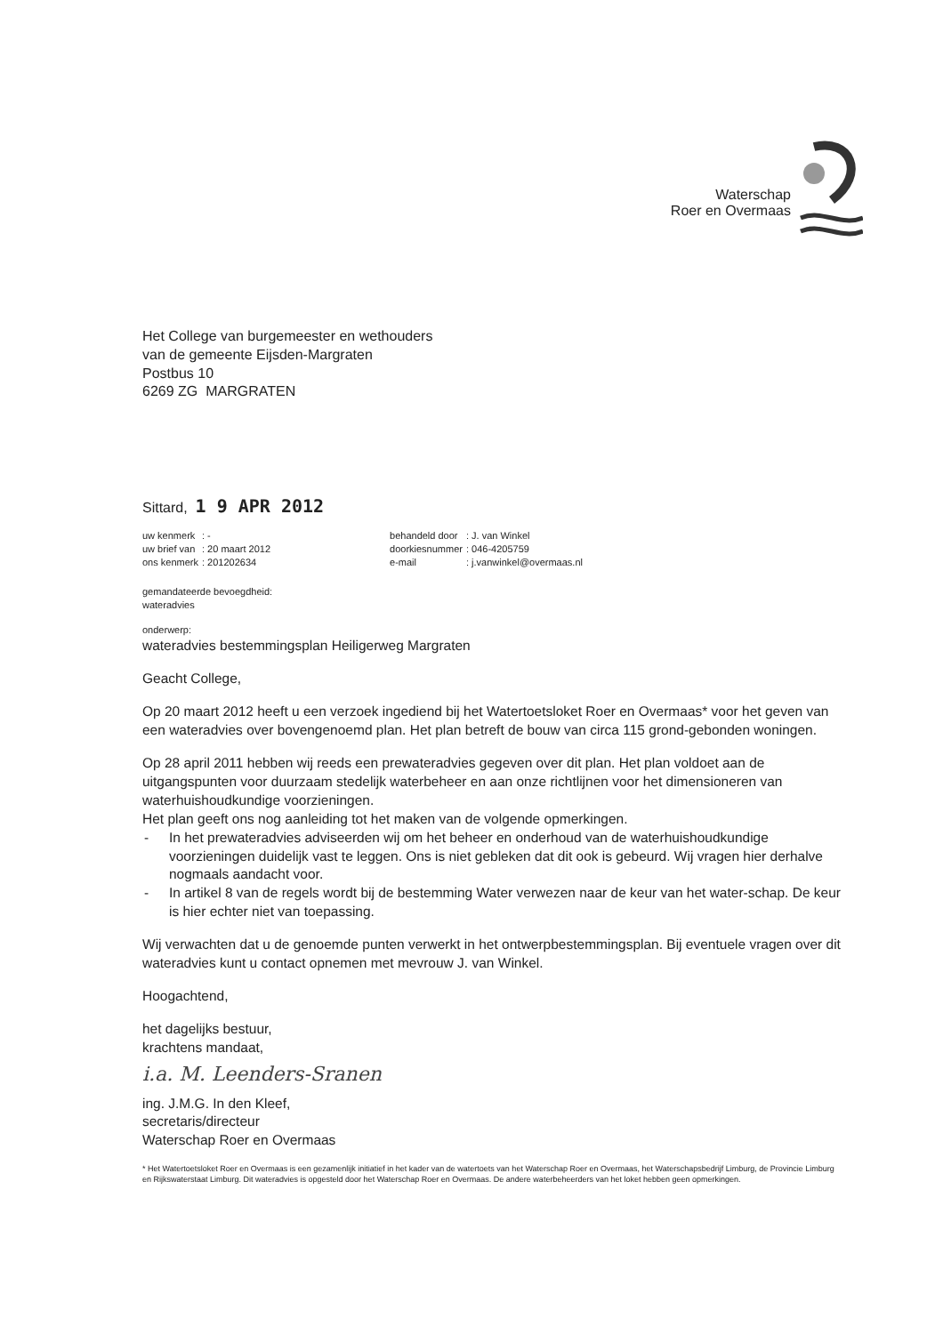Waterschap
Roer en Overmaas
Het College van burgemeester en wethouders
van de gemeente Eijsden-Margraten
Postbus 10
6269 ZG MARGRATEN
Sittard, 1 9 APR 2012
| uw kenmerk | : - |
| uw brief van | : 20 maart 2012 |
| ons kenmerk | : 201202634 |
| behandeld door | : J. van Winkel |
| doorkiesnummer | : 046-4205759 |
| e-mail | : j.vanwinkel@overmaas.nl |
gemandateerde bevoegdheid:
wateradvies
onderwerp:
wateradvies bestemmingsplan Heiligerweg Margraten
Geacht College,
Op 20 maart 2012 heeft u een verzoek ingediend bij het Watertoetsloket Roer en Overmaas* voor het geven van een wateradvies over bovengenoemd plan. Het plan betreft de bouw van circa 115 grond-gebonden woningen.
Op 28 april 2011 hebben wij reeds een prewateradvies gegeven over dit plan. Het plan voldoet aan de uitgangspunten voor duurzaam stedelijk waterbeheer en aan onze richtlijnen voor het dimensioneren van waterhuishoudkundige voorzieningen.
Het plan geeft ons nog aanleiding tot het maken van de volgende opmerkingen.
- In het prewateradvies adviseerden wij om het beheer en onderhoud van de waterhuishoudkundige voorzieningen duidelijk vast te leggen. Ons is niet gebleken dat dit ook is gebeurd. Wij vragen hier derhalve nogmaals aandacht voor.
- In artikel 8 van de regels wordt bij de bestemming Water verwezen naar de keur van het water-schap. De keur is hier echter niet van toepassing.
Wij verwachten dat u de genoemde punten verwerkt in het ontwerpbestemmingsplan. Bij eventuele vragen over dit wateradvies kunt u contact opnemen met mevrouw J. van Winkel.
Hoogachtend,
het dagelijks bestuur,
krachtens mandaat,
i.a. M. Leenders-Sranen
ing. J.M.G. In den Kleef,
secretaris/directeur
Waterschap Roer en Overmaas
* Het Watertoetsloket Roer en Overmaas is een gezamenlijk initiatief in het kader van de watertoets van het Waterschap Roer en Overmaas, het Waterschapsbedrijf Limburg, de Provincie Limburg en Rijkswaterstaat Limburg. Dit wateradvies is opgesteld door het Waterschap Roer en Overmaas. De andere waterbeheerders van het loket hebben geen opmerkingen.